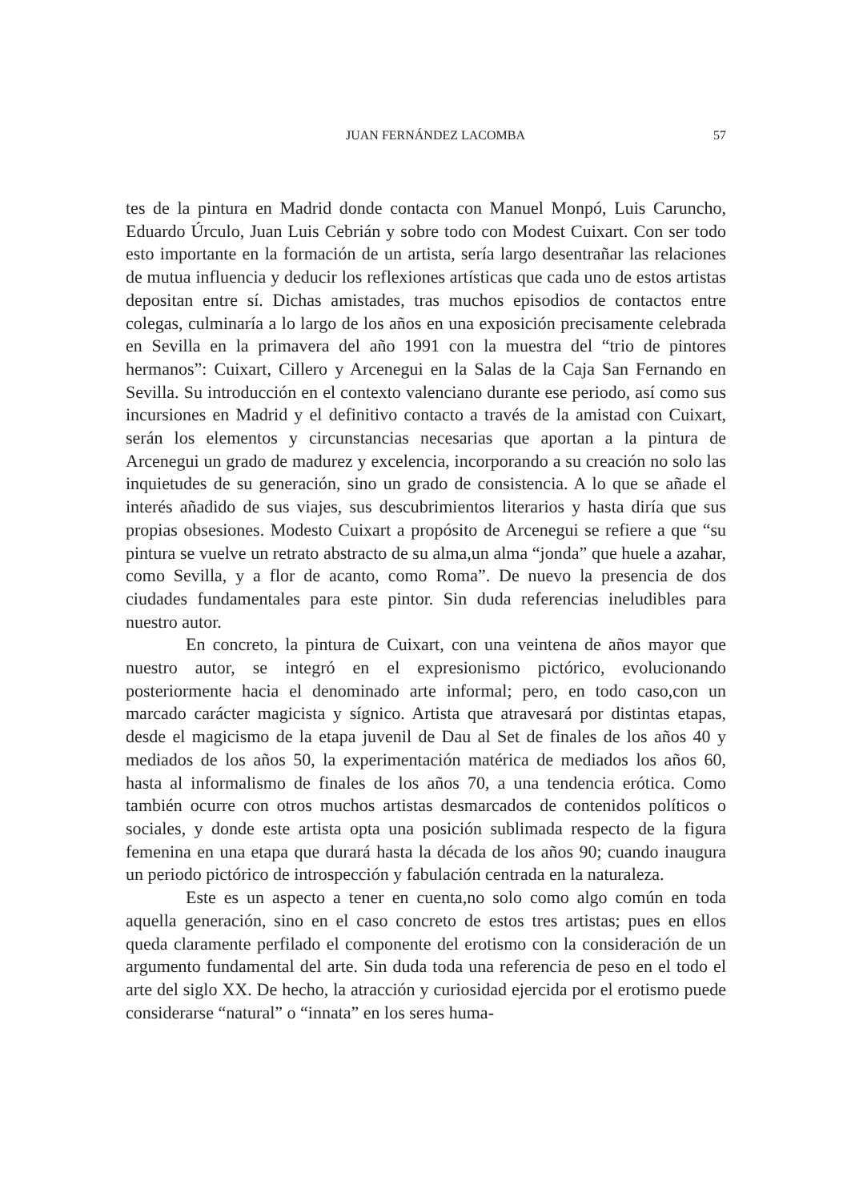JUAN FERNÁNDEZ LACOMBA 57
tes de la pintura en Madrid donde contacta con Manuel Monpó, Luis Caruncho, Eduardo Úrculo, Juan Luis Cebrián y sobre todo con Modest Cuixart. Con ser todo esto importante en la formación de un artista, sería largo desentrañar las relaciones de mutua influencia y deducir los reflexiones artísticas que cada uno de estos artistas depositan entre sí. Dichas amistades, tras muchos episodios de contactos entre colegas, culminaría a lo largo de los años en una exposición precisamente celebrada en Sevilla en la primavera del año 1991 con la muestra del “trio de pintores hermanos”: Cuixart, Cillero y Arcenegui en la Salas de la Caja San Fernando en Sevilla. Su introducción en el contexto valenciano durante ese periodo, así como sus incursiones en Madrid y el definitivo contacto a través de la amistad con Cuixart, serán los elementos y circunstancias necesarias que aportan a la pintura de Arcenegui un grado de madurez y excelencia, incorporando a su creación no solo las inquietudes de su generación, sino un grado de consistencia. A lo que se añade el interés añadido de sus viajes, sus descubrimientos literarios y hasta diría que sus propias obsesiones. Modesto Cuixart a propósito de Arcenegui se refiere a que “su pintura se vuelve un retrato abstracto de su alma,un alma “jonda” que huele a azahar, como Sevilla, y a flor de acanto, como Roma”. De nuevo la presencia de dos ciudades fundamentales para este pintor. Sin duda referencias ineludibles para nuestro autor.
En concreto, la pintura de Cuixart, con una veintena de años mayor que nuestro autor, se integró en el expresionismo pictórico, evolucionando posteriormente hacia el denominado arte informal; pero, en todo caso,con un marcado carácter magicista y sígnico. Artista que atravesará por distintas etapas, desde el magicismo de la etapa juvenil de Dau al Set de finales de los años 40 y mediados de los años 50, la experimentación matérica de mediados los años 60, hasta al informalismo de finales de los años 70, a una tendencia erótica. Como también ocurre con otros muchos artistas desmarcados de contenidos políticos o sociales, y donde este artista opta una posición sublimada respecto de la figura femenina en una etapa que durará hasta la década de los años 90; cuando inaugura un periodo pictórico de introspección y fabulación centrada en la naturaleza.
Este es un aspecto a tener en cuenta,no solo como algo común en toda aquella generación, sino en el caso concreto de estos tres artistas; pues en ellos queda claramente perfilado el componente del erotismo con la consideración de un argumento fundamental del arte. Sin duda toda una referencia de peso en el todo el arte del siglo XX. De hecho, la atracción y curiosidad ejercida por el erotismo puede considerarse “natural” o “innata” en los seres huma-